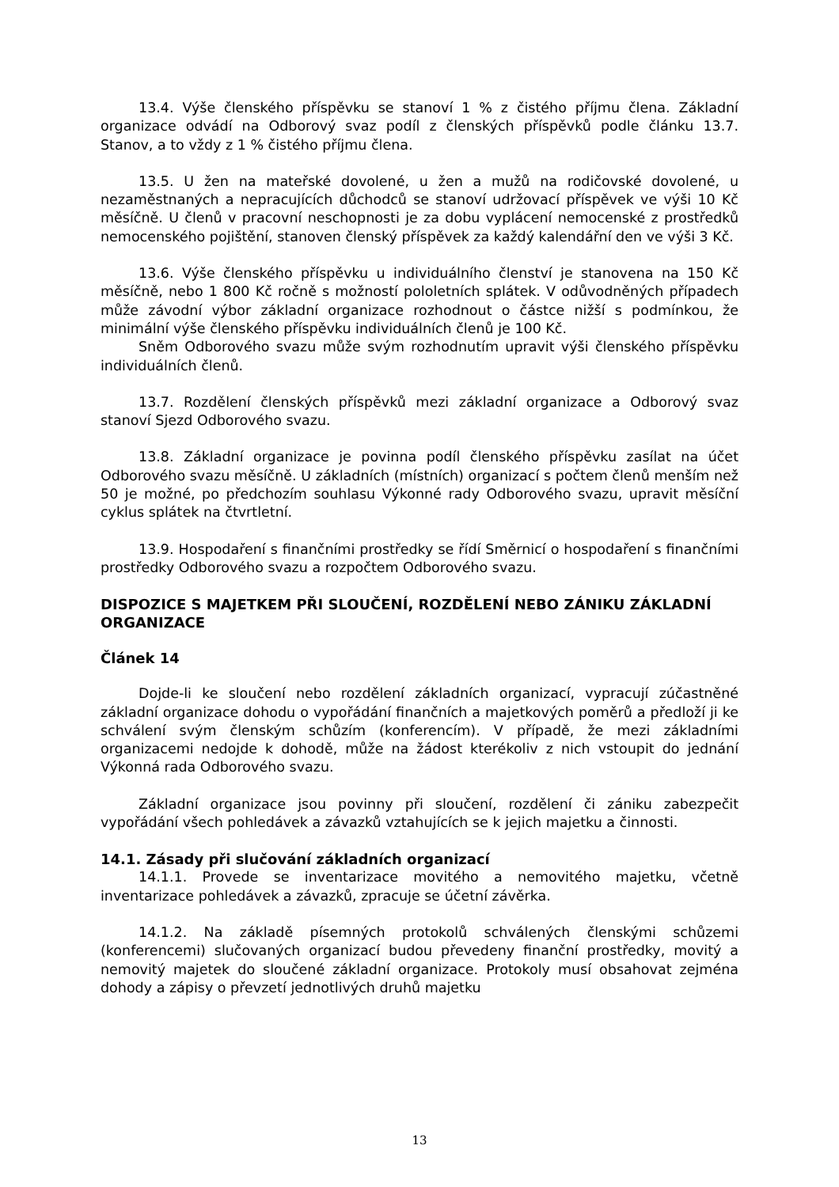13.4. Výše členského příspěvku se stanoví 1 % z čistého příjmu člena. Základní organizace odvádí na Odborový svaz podíl z členských příspěvků podle článku 13.7. Stanov, a to vždy z 1 % čistého příjmu člena.
13.5. U žen na mateřské dovolené, u žen a mužů na rodičovské dovolené, u nezaměstnaných a nepracujících důchodců se stanoví udržovací příspěvek ve výši 10 Kč měsíčně. U členů v pracovní neschopnosti je za dobu vyplácení nemocenské z prostředků nemocenského pojištění, stanoven členský příspěvek za každý kalendářní den ve výši 3 Kč.
13.6. Výše členského příspěvku u individuálního členství je stanovena na 150 Kč měsíčně, nebo 1 800 Kč ročně s možností pololetních splátek. V odůvodněných případech může závodní výbor základní organizace rozhodnout o částce nižší s podmínkou, že minimální výše členského příspěvku individuálních členů je 100 Kč.
Sněm Odborového svazu může svým rozhodnutím upravit výši členského příspěvku individuálních členů.
13.7. Rozdělení členských příspěvků mezi základní organizace a Odborový svaz stanoví Sjezd Odborového svazu.
13.8. Základní organizace je povinna podíl členského příspěvku zasílat na účet Odborového svazu měsíčně. U základních (místních) organizací s počtem členů menším než 50 je možné, po předchozím souhlasu Výkonné rady Odborového svazu, upravit měsíční cyklus splátek na čtvrtletní.
13.9. Hospodaření s finančními prostředky se řídí Směrnicí o hospodaření s finančními prostředky Odborového svazu a rozpočtem Odborového svazu.
DISPOZICE S MAJETKEM PŘI SLOUČENÍ, ROZDĚLENÍ NEBO ZÁNIKU ZÁKLADNÍ ORGANIZACE
Článek 14
Dojde-li ke sloučení nebo rozdělení základních organizací, vypracují zúčastněné základní organizace dohodu o vypořádání finančních a majetkových poměrů a předloží ji ke schválení svým členským schůzím (konferencím). V případě, že mezi základními organizacemi nedojde k dohodě, může na žádost kterékoliv z nich vstoupit do jednání Výkonná rada Odborového svazu.
Základní organizace jsou povinny při sloučení, rozdělení či zániku zabezpečit vypořádání všech pohledávek a závazků vztahujících se k jejich majetku a činnosti.
14.1. Zásady při slučování základních organizací
14.1.1. Provede se inventarizace movitého a nemovitého majetku, včetně inventarizace pohledávek a závazků, zpracuje se účetní závěrka.
14.1.2. Na základě písemných protokolů schválených členskými schůzemi (konferencemi) slučovaných organizací budou převedeny finanční prostředky, movitý a nemovitý majetek do sloučené základní organizace. Protokoly musí obsahovat zejména dohody a zápisy o převzetí jednotlivých druhů majetku
13